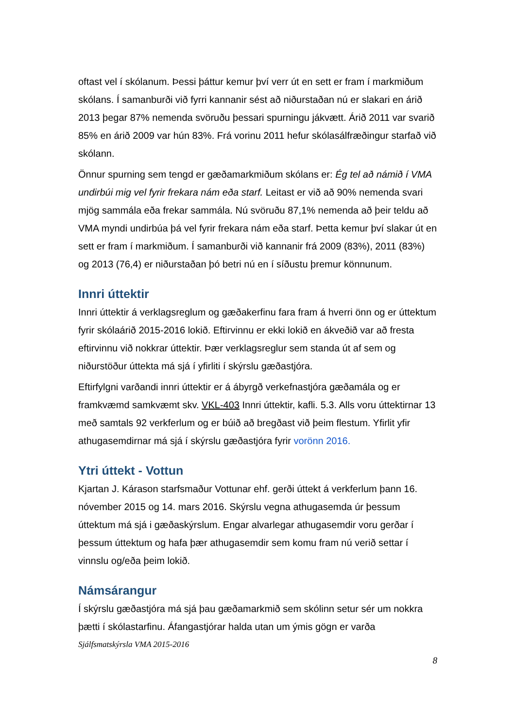oftast vel í skólanum. Þessi þáttur kemur því verr út en sett er fram í markmiðum skólans. Í samanburði við fyrri kannanir sést að niðurstaðan nú er slakari en árið 2013 þegar 87% nemenda svöruðu þessari spurningu jákvætt. Árið 2011 var svarið 85% en árið 2009 var hún 83%. Frá vorinu 2011 hefur skólasálfræðingur starfað við skólann.
Önnur spurning sem tengd er gæðamarkmiðum skólans er: Ég tel að námið í VMA undirbúi mig vel fyrir frekara nám eða starf. Leitast er við að 90% nemenda svari mjög sammála eða frekar sammála. Nú svöruðu 87,1% nemenda að þeir teldu að VMA myndi undirbúa þá vel fyrir frekara nám eða starf. Þetta kemur því slakar út en sett er fram í markmiðum. Í samanburði við kannanir frá 2009 (83%), 2011 (83%) og 2013 (76,4) er niðurstaðan þó betri nú en í síðustu þremur könnunum.
Innri úttektir
Innri úttektir á verklagsreglum og gæðakerfinu fara fram á hverri önn og er úttektum fyrir skólaárið 2015-2016 lokið. Eftirvinnu er ekki lokið en ákveðið var að fresta eftirvinnu við nokkrar úttektir. Þær verklagsreglur sem standa út af sem og niðurstöður úttekta má sjá í yfirliti í skýrslu gæðastjóra.
Eftirfylgni varðandi innri úttektir er á ábyrgð verkefnastjóra gæðamála og er framkvæmd samkvæmt skv. VKL-403 Innri úttektir, kafli. 5.3. Alls voru úttektirnar 13 með samtals 92 verkferlum og er búið að bregðast við þeim flestum. Yfirlit yfir athugasemdirnar má sjá í skýrslu gæðastjóra fyrir vorönn 2016.
Ytri úttekt - Vottun
Kjartan J. Kárason starfsmaður Vottunar ehf. gerði úttekt á verkferlum þann 16. nóvember 2015 og 14. mars 2016. Skýrslu vegna athugasemda úr þessum úttektum má sjá i gæðaskýrslum. Engar alvarlegar athugasemdir voru gerðar í þessum úttektum og hafa þær athugasemdir sem komu fram nú verið settar í vinnslu og/eða þeim lokið.
Námsárangur
Í skýrslu gæðastjóra má sjá þau gæðamarkmið sem skólinn setur sér um nokkra þætti í skólastarfinu. Áfangastjórar halda utan um ýmis gögn er varða
Sjálfsmatskýrsla VMA 2015-2016
8